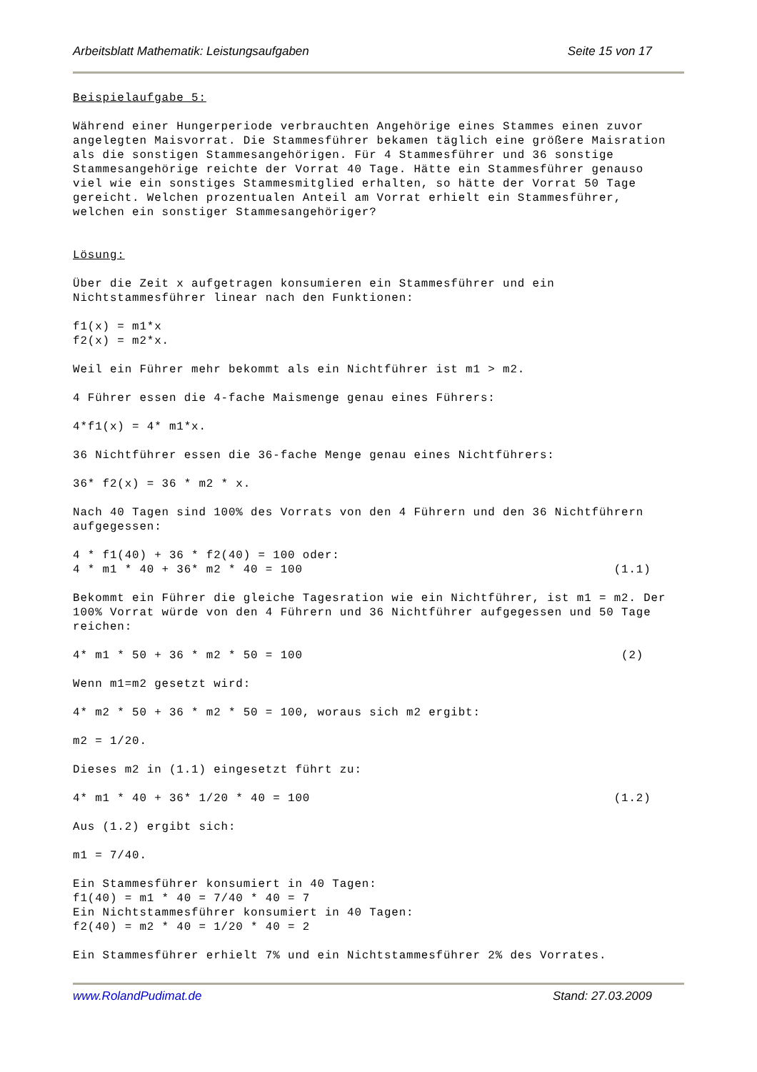Arbeitsblatt Mathematik: Leistungsaufgaben Seite 15 von 17
Beispielaufgabe 5: Während einer Hungerperiode verbrauchten Angehörige eines Stammes einen zuvor angelegten Maisvorrat. Die Stammesführer bekamen täglich eine größere Maisration als die sonstigen Stammesangehörigen. Für 4 Stammesführer und 36 sonstige Stammesangehörige reichte der Vorrat 40 Tage. Hätte ein Stammesführer genauso viel wie ein sonstiges Stammesmitglied erhalten, so hätte der Vorrat 50 Tage gereicht. Welchen prozentualen Anteil am Vorrat erhielt ein Stammesführer, welchen ein sonstiger Stammesangehöriger? Lösung: Über die Zeit x aufgetragen konsumieren ein Stammesführer und ein Nichtstammesführer linear nach den Funktionen: f1(x) = m1*x f2(x) = m2*x. Weil ein Führer mehr bekommt als ein Nichtführer ist m1 > m2. 4 Führer essen die 4-fache Maismenge genau eines Führers: 4*f1(x) = 4* m1*x. 36 Nichtführer essen die 36-fache Menge genau eines Nichtführers: 36* f2(x) = 36 * m2 * x. Nach 40 Tagen sind 100% des Vorrats von den 4 Führern und den 36 Nichtführern aufgegessen: 4 * f1(40) + 36 * f2(40) = 100 oder: 4 * m1 * 40 + 36* m2 * 40 = 100 (1.1) Bekommt ein Führer die gleiche Tagesration wie ein Nichtführer, ist m1 = m2. Der 100% Vorrat würde von den 4 Führern und 36 Nichtführer aufgegessen und 50 Tage reichen: 4* m1 * 50 + 36 * m2 * 50 = 100 (2) Wenn m1=m2 gesetzt wird: 4* m2 * 50 + 36 * m2 * 50 = 100, woraus sich m2 ergibt: m2 = 1/20. Dieses m2 in (1.1) eingesetzt führt zu: 4* m1 * 40 + 36* 1/20 * 40 = 100 (1.2) Aus (1.2) ergibt sich: m1 = 7/40. Ein Stammesführer konsumiert in 40 Tagen: f1(40) = m1 * 40 = 7/40 * 40 = 7 Ein Nichtstammesführer konsumiert in 40 Tagen: f2(40) = m2 * 40 = 1/20 * 40 = 2 Ein Stammesführer erhielt 7% und ein Nichtstammesführer 2% des Vorrates.
www.RolandPudimat.de Stand: 27.03.2009